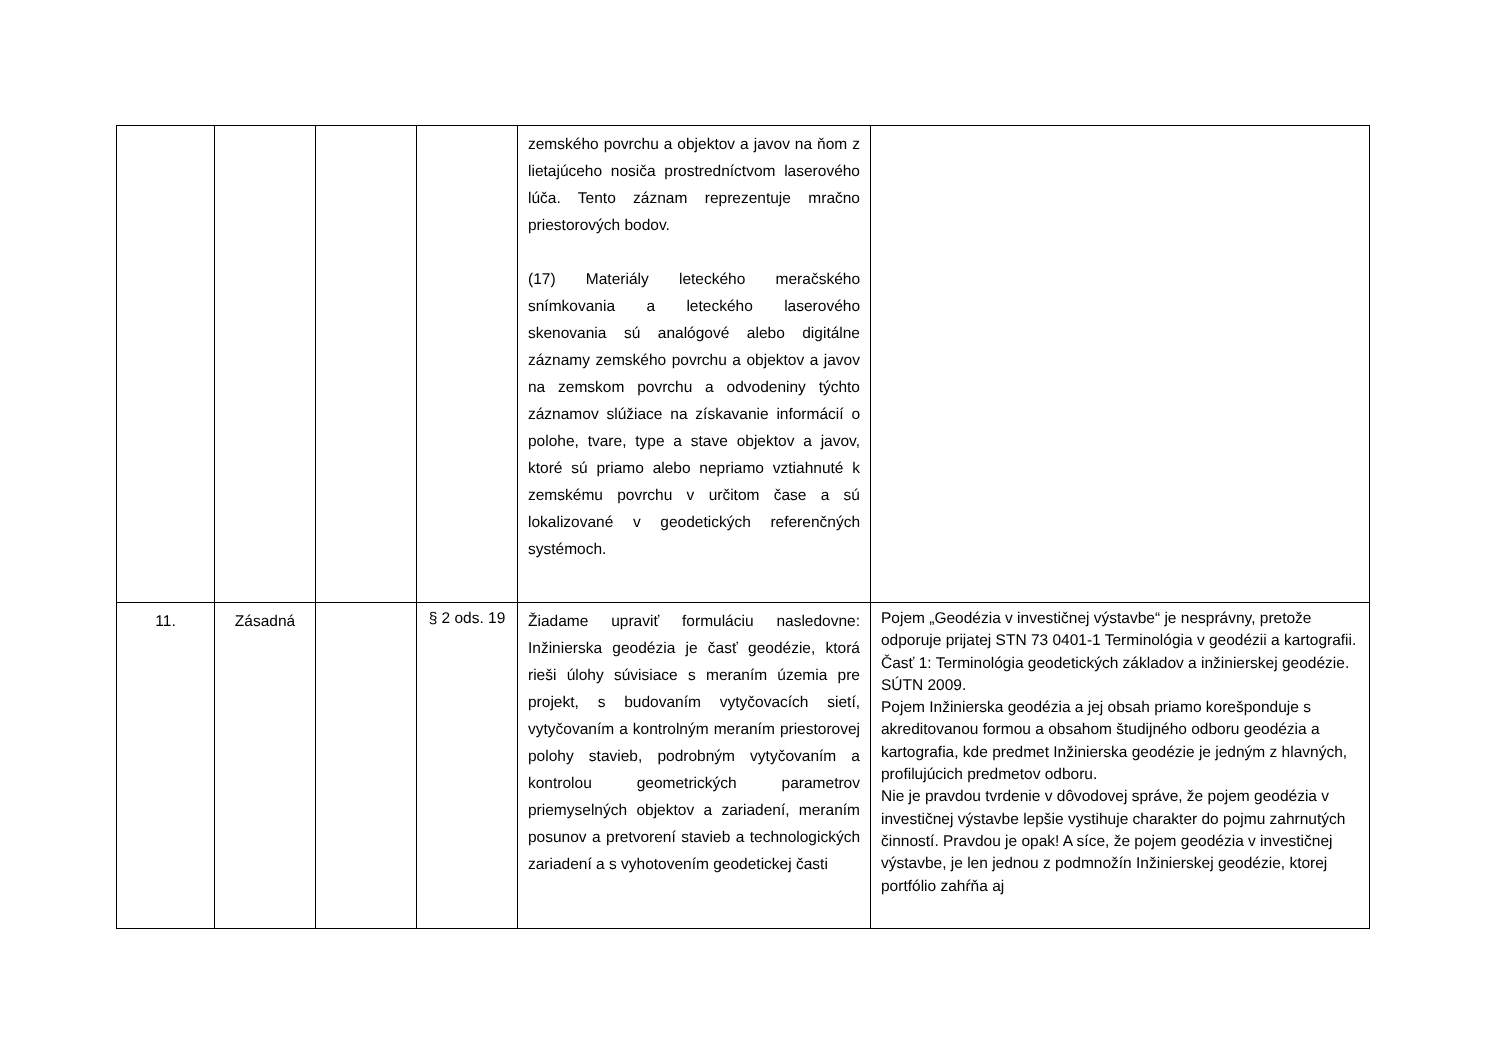| | | | | zemského povrchu a objektov a javov na ňom z lietajúceho nosiča prostredníctvom laserového lúča. Tento záznam reprezentuje mračno priestorových bodov. (17) Materiály leteckého meračského snímkovania a leteckého laserového skenovania sú analógové alebo digitálne záznamy zemského povrchu a objektov a javov na zemskom povrchu a odvodeniny týchto záznamov slúžiace na získavanie informácií o polohe, tvare, type a stave objektov a javov, ktoré sú priamo alebo nepriamo vztiahnuté k zemskému povrchu v určitom čase a sú lokalizované v geodetických referenčných systémoch. | |
| 11. | Zásadná | | § 2 ods. 19 | Žiadame upraviť formuláciu nasledovne: Inžinierska geodézia je časť geodézie, ktorá rieši úlohy súvisiace s meraním územia pre projekt, s budovaním vytyčovacích sietí, vytyčovaním a kontrolným meraním priestorovej polohy stavieb, podrobným vytyčovaním a kontrolou geometrických parametrov priemyselných objektov a zariadení, meraním posunov a pretvorení stavieb a technologických zariadení a s vyhotovením geodetickej časti | Pojem „Geodézia v investičnej výstavbe“ je nesprávny, pretože odporuje prijatej STN 73 0401-1 Terminológia v geodézii a kartografii. Časť 1: Terminológia geodetických základov a inžinierskej geodézie. SÚTN 2009. Pojem Inžinierska geodézia a jej obsah priamo korešponduje s akreditovanou formou a obsahom študijného odboru geodézia a kartografia, kde predmet Inžinierska geodézie je jedným z hlavných, profilujúcich predmetov odboru. Nie je pravdou tvrdenie v dôvodovej správe, že pojem geodézia v investičnej výstavbe lepšie vystihuje charakter do pojmu zahrnutých činností. Pravdou je opak! A síce, že pojem geodézia v investičnej výstavbe, je len jednou z podmnožín Inžinierskej geodézie, ktorej portfólio zahŕňa aj |